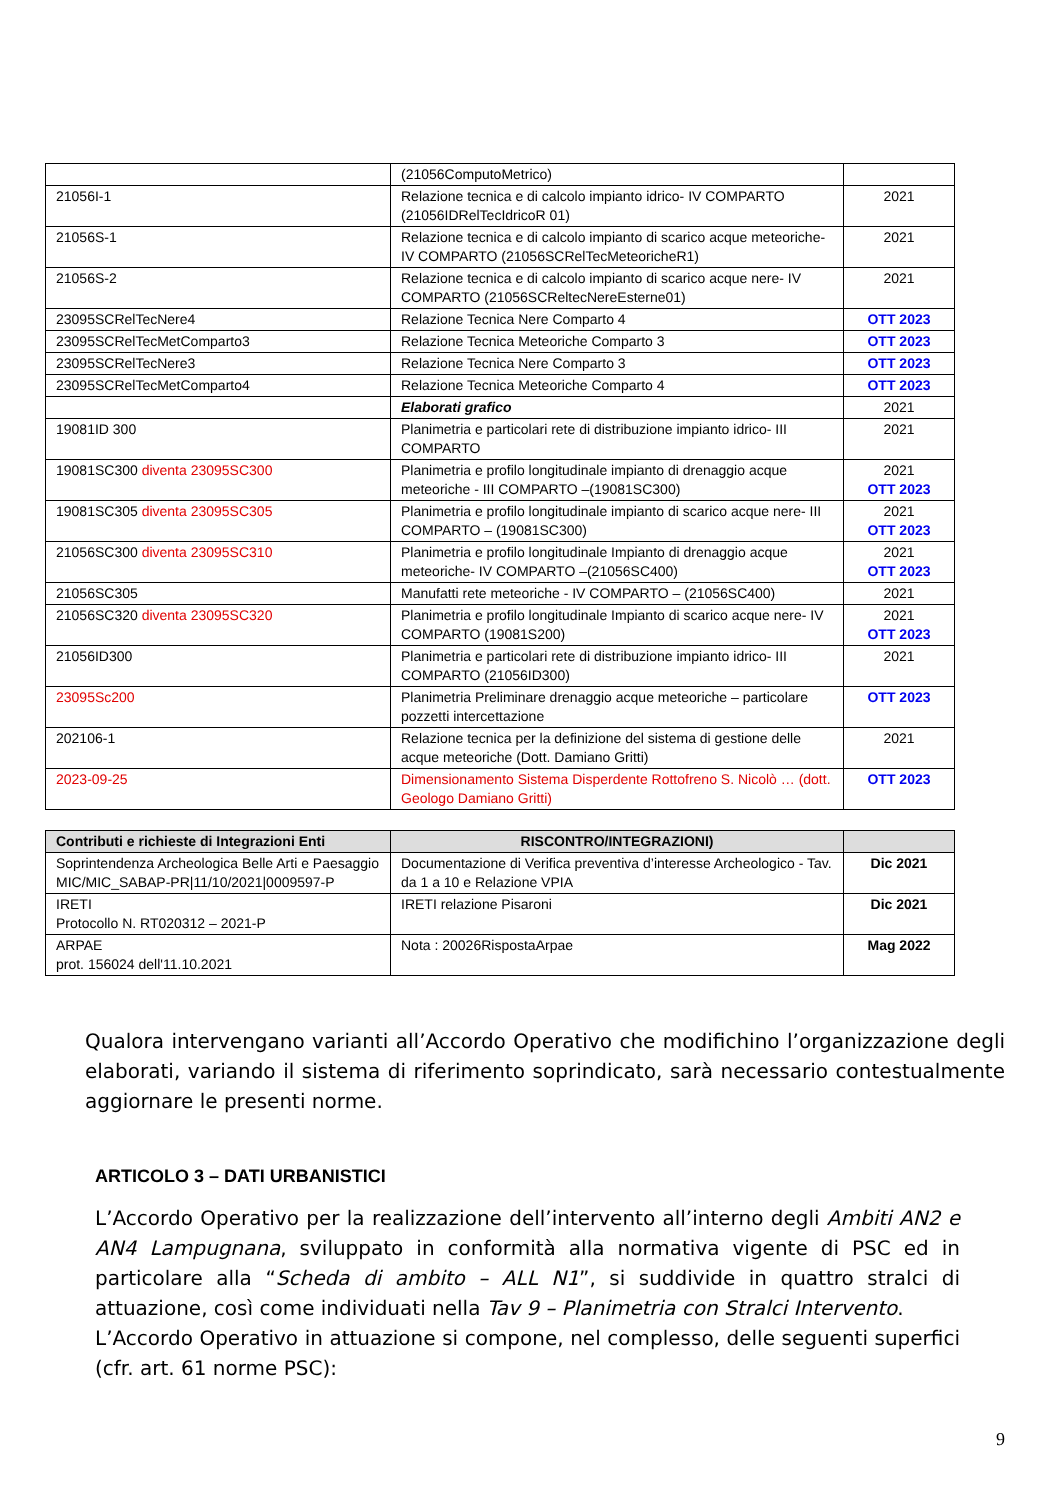| | (21056ComputoMetrico) | |
| 21056I-1 | Relazione tecnica e di calcolo impianto idrico- IV COMPARTO (21056IDRelTecIdricoR 01) | 2021 |
| 21056S-1 | Relazione tecnica e di calcolo impianto di scarico acque meteoriche- IV COMPARTO (21056SCRelTecMeteoricheR1) | 2021 |
| 21056S-2 | Relazione tecnica e di calcolo impianto di scarico acque nere- IV COMPARTO (21056SCReltecNereEsterne01) | 2021 |
| 23095SCRelTecNere4 | Relazione Tecnica Nere Comparto 4 | OTT 2023 |
| 23095SCRelTecMetComparto3 | Relazione Tecnica Meteoriche Comparto 3 | OTT 2023 |
| 23095SCRelTecNere3 | Relazione Tecnica Nere Comparto 3 | OTT 2023 |
| 23095SCRelTecMetComparto4 | Relazione Tecnica Meteoriche Comparto 4 | OTT 2023 |
| | Elaborati grafico | 2021 |
| 19081ID 300 | Planimetria e particolari rete di distribuzione impianto idrico- III COMPARTO | 2021 |
| 19081SC300 diventa 23095SC300 | Planimetria e profilo longitudinale impianto di drenaggio acque meteoriche - III COMPARTO –(19081SC300) | 2021 OTT 2023 |
| 19081SC305 diventa 23095SC305 | Planimetria e profilo longitudinale impianto di scarico acque nere- III COMPARTO – (19081SC300) | 2021 OTT 2023 |
| 21056SC300 diventa 23095SC310 | Planimetria e profilo longitudinale Impianto di drenaggio acque meteoriche- IV COMPARTO –(21056SC400) | 2021 OTT 2023 |
| 21056SC305 | Manufatti rete meteoriche - IV COMPARTO – (21056SC400) | 2021 |
| 21056SC320 diventa 23095SC320 | Planimetria e profilo longitudinale Impianto di scarico acque nere- IV COMPARTO (19081S200) | 2021 OTT 2023 |
| 21056ID300 | Planimetria e particolari rete di distribuzione impianto idrico- III COMPARTO (21056ID300) | 2021 |
| 23095Sc200 | Planimetria Preliminare drenaggio acque meteoriche – particolare pozzetti intercettazione | OTT 2023 |
| 202106-1 | Relazione tecnica per la definizione del sistema di gestione delle acque meteoriche (Dott. Damiano Gritti) | 2021 |
| 2023-09-25 | Dimensionamento Sistema Disperdente Rottofreno S. Nicolò … (dott. Geologo Damiano Gritti) | OTT 2023 |
| Contributi e richieste di Integrazioni Enti | RISCONTRO/INTEGRAZIONI) | |
| --- | --- | --- |
| Soprintendenza Archeologica Belle Arti e Paesaggio MIC/MIC_SABAP-PR/11/10/2021/0009597-P | Documentazione di Verifica preventiva d’interesse Archeologico - Tav. da 1 a 10 e Relazione VPIA | Dic 2021 |
| IRETI Protocollo N. RT020312 – 2021-P | IRETI relazione Pisaroni | Dic 2021 |
| ARPAE prot. 156024 dell'11.10.2021 | Nota : 20026RispostaArpae | Mag 2022 |
Qualora intervengano varianti all’Accordo Operativo che modifichino l’organizzazione degli elaborati, variando il sistema di riferimento soprindicato, sarà necessario contestualmente aggiornare le presenti norme.
ARTICOLO 3 – DATI URBANISTICI
L’Accordo Operativo per la realizzazione dell’intervento all’interno degli Ambiti AN2 e AN4 Lampugnana, sviluppato in conformità alla normativa vigente di PSC ed in particolare alla “Scheda di ambito – ALL N1”, si suddivide in quattro stralci di attuazione, così come individuati nella Tav 9 – Planimetria con Stralci Intervento.
L’Accordo Operativo in attuazione si compone, nel complesso, delle seguenti superfici (cfr. art. 61 norme PSC):
9